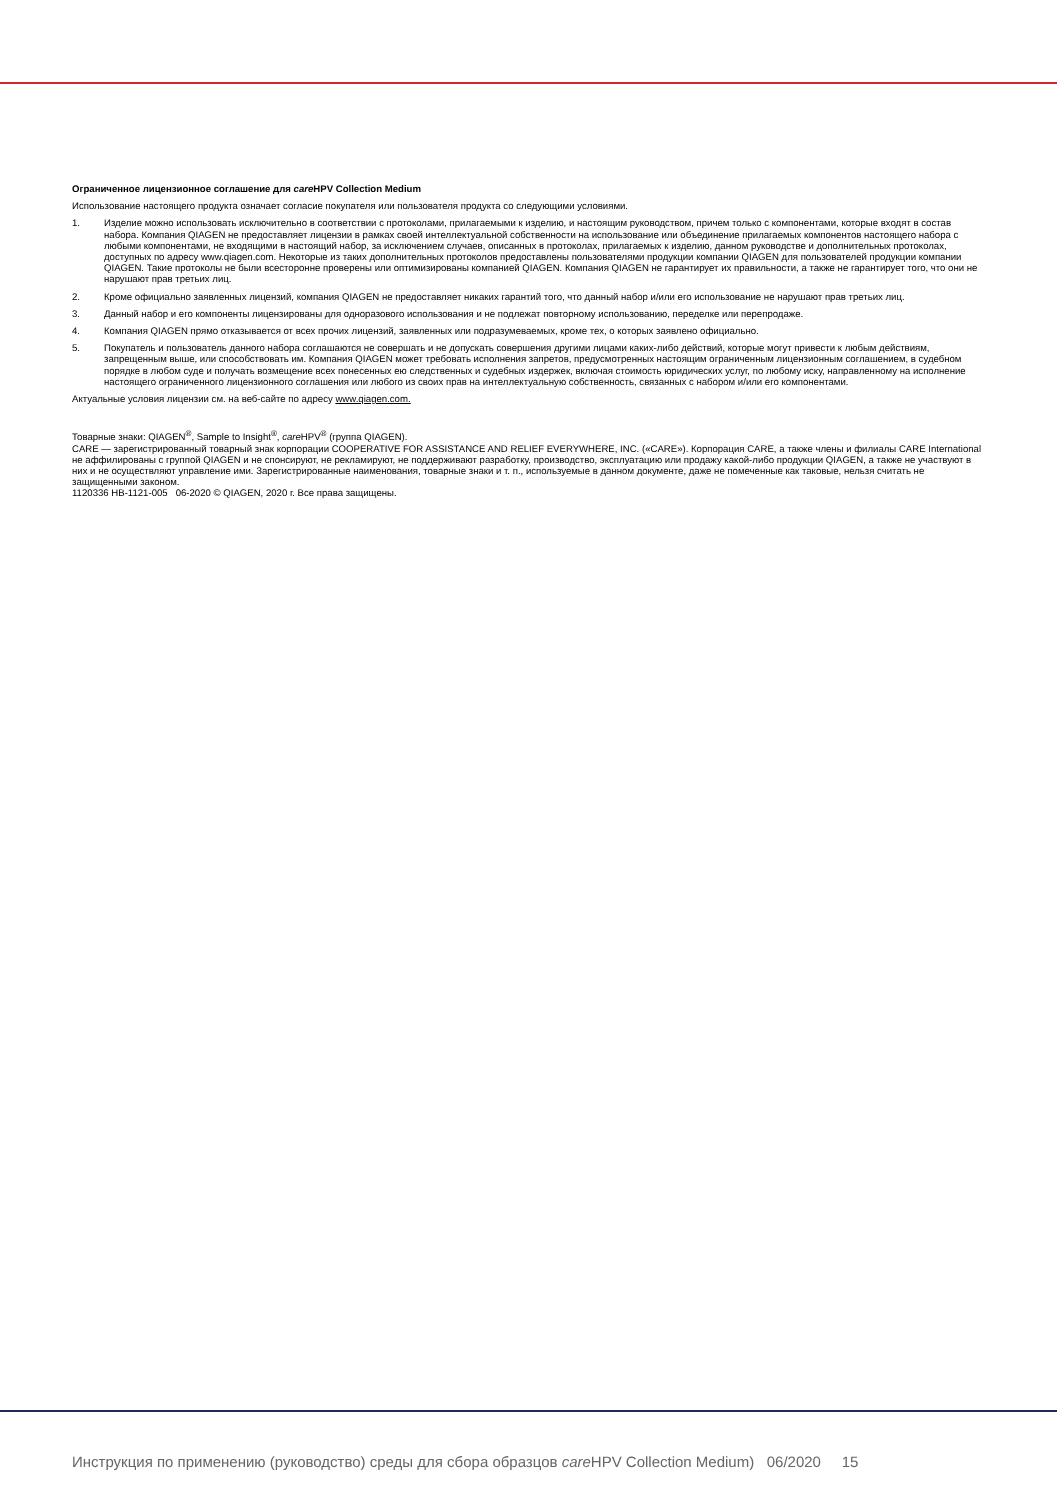Ограниченное лицензионное соглашение для care HPV Collection Medium
Использование настоящего продукта означает согласие покупателя или пользователя продукта со следующими условиями.
1. Изделие можно использовать исключительно в соответствии с протоколами, прилагаемыми к изделию, и настоящим руководством, причем только с компонентами, которые входят в состав набора. Компания QIAGEN не предоставляет лицензии в рамках своей интеллектуальной собственности на использование или объединение прилагаемых компонентов настоящего набора с любыми компонентами, не входящими в настоящий набор, за исключением случаев, описанных в протоколах, прилагаемых к изделию, данном руководстве и дополнительных протоколах, доступных по адресу www.qiagen.com. Некоторые из таких дополнительных протоколов предоставлены пользователями продукции компании QIAGEN для пользователей продукции компании QIAGEN. Такие протоколы не были всесторонне проверены или оптимизированы компанией QIAGEN. Компания QIAGEN не гарантирует их правильности, а также не гарантирует того, что они не нарушают прав третьих лиц.
2. Кроме официально заявленных лицензий, компания QIAGEN не предоставляет никаких гарантий того, что данный набор и/или его использование не нарушают прав третьих лиц.
3. Данный набор и его компоненты лицензированы для одноразового использования и не подлежат повторному использованию, переделке или перепродаже.
4. Компания QIAGEN прямо отказывается от всех прочих лицензий, заявленных или подразумеваемых, кроме тех, о которых заявлено официально.
5. Покупатель и пользователь данного набора соглашаются не совершать и не допускать совершения другими лицами каких-либо действий, которые могут привести к любым действиям, запрещенным выше, или способствовать им. Компания QIAGEN может требовать исполнения запретов, предусмотренных настоящим ограниченным лицензионным соглашением, в судебном порядке в любом суде и получать возмещение всех понесенных ею следственных и судебных издержек, включая стоимость юридических услуг, по любому иску, направленному на исполнение настоящего ограниченного лицензионного соглашения или любого из своих прав на интеллектуальную собственность, связанных с набором и/или его компонентами.
Актуальные условия лицензии см. на веб-сайте по адресу www.qiagen.com.
Товарные знаки: QIAGEN<sup>®</sup>, Sample to Insight<sup>®</sup>, care HPV<sup>®</sup> (группа QIAGEN).
CARE — зарегистрированный товарный знак корпорации COOPERATIVE FOR ASSISTANCE AND RELIEF EVERYWHERE, INC. («CARE»). Корпорация CARE, а также члены и филиалы CARE International не аффилированы с группой QIAGEN и не спонсируют, не рекламируют, не поддерживают разработку, производство, эксплуатацию или продажу какой-либо продукции QIAGEN, а также не участвуют в них и не осуществляют управление ими. Зарегистрированные наименования, товарные знаки и т. п., используемые в данном документе, даже не помеченные как таковые, нельзя считать не защищенными законом.
1120336 HB-1121-005 06-2020 © QIAGEN, 2020 г. Все права защищены.
Инструкция по применению (руководство) среды для сбора образцов care HPV Collection Medium) 06/2020 15